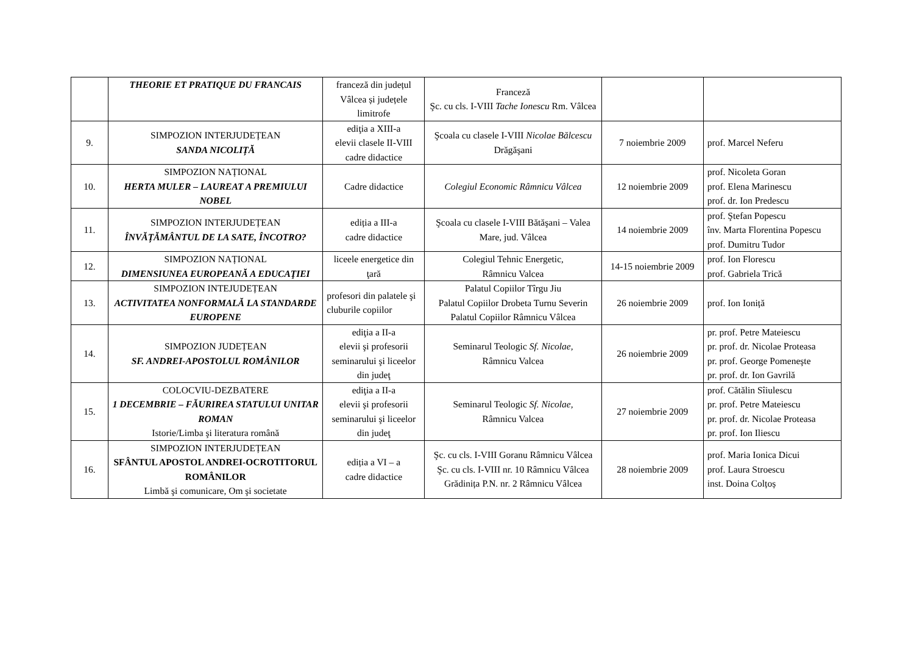| | THEORIE ET PRATIQUE DU FRANCAIS | franceză din județul Vâlcea și județele limitrofe | Franceză Şc. cu cls. I-VIII Tache Ionescu Rm. Vâlcea | | |
| 9. | SIMPOZION INTERJUDEȚEAN SANDA NICOLIȚĂ | ediţia a XIII-a elevii clasele II-VIII cadre didactice | Şcoala cu clasele I-VIII Nicolae Bălcescu Drăgăşani | 7 noiembrie 2009 | prof. Marcel Neferu |
| 10. | SIMPOZION NAȚIONAL HERTA MULER – LAUREAT A PREMIULUI NOBEL | Cadre didactice | Colegiul Economic Râmnicu Vâlcea | 12 noiembrie 2009 | prof. Nicoleta Goran prof. Elena Marinescu prof. dr. Ion Predescu |
| 11. | SIMPOZION INTERJUDEȚEAN ÎNVĂȚĂMÂNTUL DE LA SATE, ÎNCOTRO? | ediția a III-a cadre didactice | Şcoala cu clasele I-VIII Bătăşani – Valea Mare, jud. Vâlcea | 14 noiembrie 2009 | prof. Ştefan Popescu înv. Marta Florentina Popescu prof. Dumitru Tudor |
| 12. | SIMPOZION NAȚIONAL DIMENSIUNEA EUROPEANĂ A EDUCAŢIEI | liceele energetice din ţară | Colegiul Tehnic Energetic, Râmnicu Valcea | 14-15 noiembrie 2009 | prof. Ion Florescu prof. Gabriela Trică |
| 13. | SIMPOZION INTEJUDEȚEAN ACTIVITATEA NONFORMALĂ LA STANDARDE EUROPENE | profesori din palatele şi cluburile copiilor | Palatul Copiilor Tîrgu Jiu Palatul Copiilor Drobeta Turnu Severin Palatul Copiilor Râmnicu Vâlcea | 26 noiembrie 2009 | prof. Ion Ioniță |
| 14. | SIMPOZION JUDEȚEAN SF. ANDREI-APOSTOLUL ROMÂNILOR | ediţia a II-a elevii şi profesorii seminarului şi liceelor din judeţ | Seminarul Teologic Sf. Nicolae, Râmnicu Valcea | 26 noiembrie 2009 | pr. prof. Petre Mateiescu pr. prof. dr. Nicolae Proteasa pr. prof. George Pomeneşte pr. prof. dr. Ion Gavrilă |
| 15. | COLOCVIU-DEZBATERE 1 DECEMBRIE – FĂURIREA STATULUI UNITAR ROMAN Istorie/Limba şi literatura română | ediţia a II-a elevii şi profesorii seminarului şi liceelor din judeţ | Seminarul Teologic Sf. Nicolae, Râmnicu Valcea | 27 noiembrie 2009 | prof. Cătălin Sîiulescu pr. prof. Petre Mateiescu pr. prof. dr. Nicolae Proteasa pr. prof. Ion Iliescu |
| 16. | SIMPOZION INTERJUDEȚEAN SFÂNTUL APOSTOL ANDREI-OCROTITORUL ROMÂNILOR Limbă şi comunicare, Om şi societate | ediția a VI – a cadre didactice | Şc. cu cls. I-VIII Goranu Râmnicu Vâlcea Şc. cu cls. I-VIII nr. 10 Râmnicu Vâlcea Grădinița P.N. nr. 2 Râmnicu Vâlcea | 28 noiembrie 2009 | prof. Maria Ionica Dicui prof. Laura Stroescu inst. Doina Colțoș |